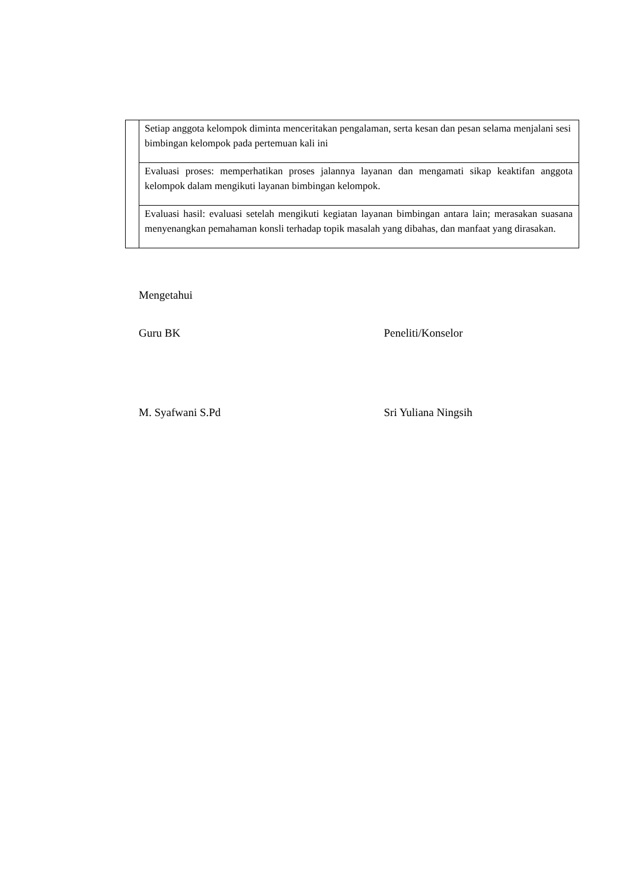| | Setiap anggota kelompok diminta menceritakan pengalaman, serta kesan dan pesan selama menjalani sesi bimbingan kelompok pada pertemuan kali ini |
| | Evaluasi proses: memperhatikan proses jalannya layanan dan mengamati sikap keaktifan anggota kelompok dalam mengikuti layanan bimbingan kelompok. |
| | Evaluasi hasil: evaluasi setelah mengikuti kegiatan layanan bimbingan antara lain; merasakan suasana menyenangkan pemahaman konsli terhadap topik masalah yang dibahas, dan manfaat yang dirasakan. |
Mengetahui
Guru BK Peneliti/Konselor
M. Syafwani S.Pd Sri Yuliana Ningsih